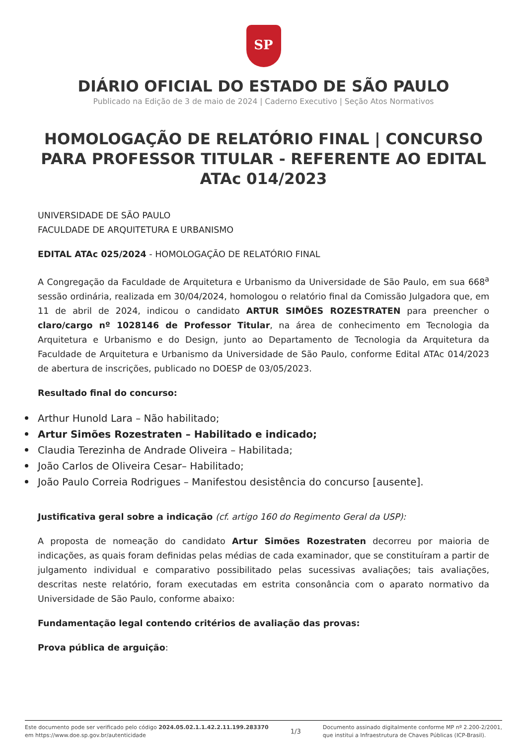SP
DIÁRIO OFICIAL DO ESTADO DE SÃO PAULO
Publicado na Edição de 3 de maio de 2024 | Caderno Executivo | Seção Atos Normativos
HOMOLOGAÇÃO DE RELATÓRIO FINAL | CONCURSO PARA PROFESSOR TITULAR - REFERENTE AO EDITAL ATAc 014/2023
UNIVERSIDADE DE SÃO PAULO
FACULDADE DE ARQUITETURA E URBANISMO
EDITAL ATAc 025/2024 - HOMOLOGAÇÃO DE RELATÓRIO FINAL
A Congregação da Faculdade de Arquitetura e Urbanismo da Universidade de São Paulo, em sua 668<sup>a</sup> sessão ordinária, realizada em 30/04/2024, homologou o relatório final da Comissão Julgadora que, em 11 de abril de 2024, indicou o candidato ARTUR SIMÕES ROZESTRATEN para preencher o claro/cargo nº 1028146 de Professor Titular, na área de conhecimento em Tecnologia da Arquitetura e Urbanismo e do Design, junto ao Departamento de Tecnologia da Arquitetura da Faculdade de Arquitetura e Urbanismo da Universidade de São Paulo, conforme Edital ATAc 014/2023 de abertura de inscrições, publicado no DOESP de 03/05/2023.
Resultado final do concurso:
Arthur Hunold Lara – Não habilitado;
Artur Simões Rozestraten – Habilitado e indicado;
Claudia Terezinha de Andrade Oliveira – Habilitada;
João Carlos de Oliveira Cesar– Habilitado;
João Paulo Correia Rodrigues – Manifestou desistência do concurso [ausente].
Justificativa geral sobre a indicação (cf. artigo 160 do Regimento Geral da USP):
A proposta de nomeação do candidato Artur Simões Rozestraten decorreu por maioria de indicações, as quais foram definidas pelas médias de cada examinador, que se constituíram a partir de julgamento individual e comparativo possibilitado pelas sucessivas avaliações; tais avaliações, descritas neste relatório, foram executadas em estrita consonância com o aparato normativo da Universidade de São Paulo, conforme abaixo:
Fundamentação legal contendo critérios de avaliação das provas:
Prova pública de arguição:
Este documento pode ser verificado pelo código 2024.05.02.1.1.42.2.11.199.283370
em https://www.doe.sp.gov.br/autenticidade
1/3
Documento assinado digitalmente conforme MP nº 2.200-2/2001,
que institui a Infraestrutura de Chaves Públicas (ICP-Brasil).